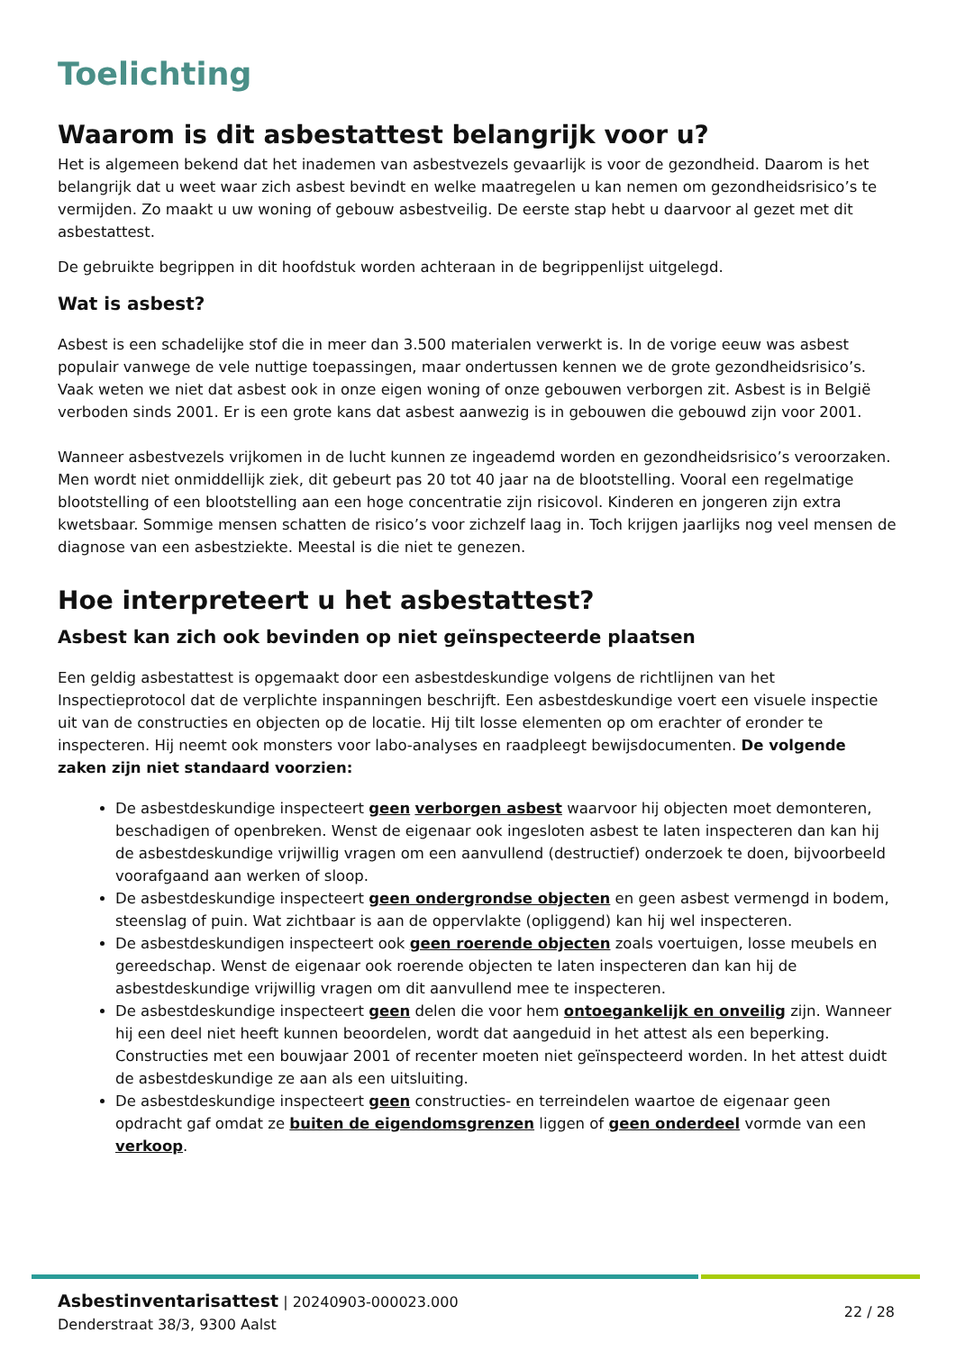Toelichting
Waarom is dit asbestattest belangrijk voor u?
Het is algemeen bekend dat het inademen van asbestvezels gevaarlijk is voor de gezondheid. Daarom is het belangrijk dat u weet waar zich asbest bevindt en welke maatregelen u kan nemen om gezondheidsrisico’s te vermijden. Zo maakt u uw woning of gebouw asbestveilig. De eerste stap hebt u daarvoor al gezet met dit asbestattest.
De gebruikte begrippen in dit hoofdstuk worden achteraan in de begrippenlijst uitgelegd.
Wat is asbest?
Asbest is een schadelijke stof die in meer dan 3.500 materialen verwerkt is. In de vorige eeuw was asbest populair vanwege de vele nuttige toepassingen, maar ondertussen kennen we de grote gezondheidsrisico’s. Vaak weten we niet dat asbest ook in onze eigen woning of onze gebouwen verborgen zit. Asbest is in België verboden sinds 2001. Er is een grote kans dat asbest aanwezig is in gebouwen die gebouwd zijn voor 2001.
Wanneer asbestvezels vrijkomen in de lucht kunnen ze ingeademd worden en gezondheidsrisico’s veroorzaken. Men wordt niet onmiddellijk ziek, dit gebeurt pas 20 tot 40 jaar na de blootstelling. Vooral een regelmatige blootstelling of een blootstelling aan een hoge concentratie zijn risicovol. Kinderen en jongeren zijn extra kwetsbaar. Sommige mensen schatten de risico’s voor zichzelf laag in. Toch krijgen jaarlijks nog veel mensen de diagnose van een asbestziekte. Meestal is die niet te genezen.
Hoe interpreteert u het asbestattest?
Asbest kan zich ook bevinden op niet geïnspecteerde plaatsen
Een geldig asbestattest is opgemaakt door een asbestdeskundige volgens de richtlijnen van het Inspectieprotocol dat de verplichte inspanningen beschrijft. Een asbestdeskundige voert een visuele inspectie uit van de constructies en objecten op de locatie. Hij tilt losse elementen op om erachter of eronder te inspecteren. Hij neemt ook monsters voor labo-analyses en raadpleegt bewijsdocumenten. De volgende zaken zijn niet standaard voorzien:
De asbestdeskundige inspecteert geen verborgen asbest waarvoor hij objecten moet demonteren, beschadigen of openbreken. Wenst de eigenaar ook ingesloten asbest te laten inspecteren dan kan hij de asbestdeskundige vrijwillig vragen om een aanvullend (destructief) onderzoek te doen, bijvoorbeeld voorafgaand aan werken of sloop.
De asbestdeskundige inspecteert geen ondergrondse objecten en geen asbest vermengd in bodem, steenslag of puin. Wat zichtbaar is aan de oppervlakte (opliggend) kan hij wel inspecteren.
De asbestdeskundigen inspecteert ook geen roerende objecten zoals voertuigen, losse meubels en gereedschap. Wenst de eigenaar ook roerende objecten te laten inspecteren dan kan hij de asbestdeskundige vrijwillig vragen om dit aanvullend mee te inspecteren.
De asbestdeskundige inspecteert geen delen die voor hem ontoegankelijk en onveilig zijn. Wanneer hij een deel niet heeft kunnen beoordelen, wordt dat aangeduid in het attest als een beperking. Constructies met een bouwjaar 2001 of recenter moeten niet geïnspecteerd worden. In het attest duidt de asbestdeskundige ze aan als een uitsluiting.
De asbestdeskundige inspecteert geen constructies- en terreindelen waartoe de eigenaar geen opdracht gaf omdat ze buiten de eigendomsgrenzen liggen of geen onderdeel vormde van een verkoop.
Asbestinventarisattest | 20240903-000023.000
Denderstraat 38/3, 9300 Aalst
22 / 28